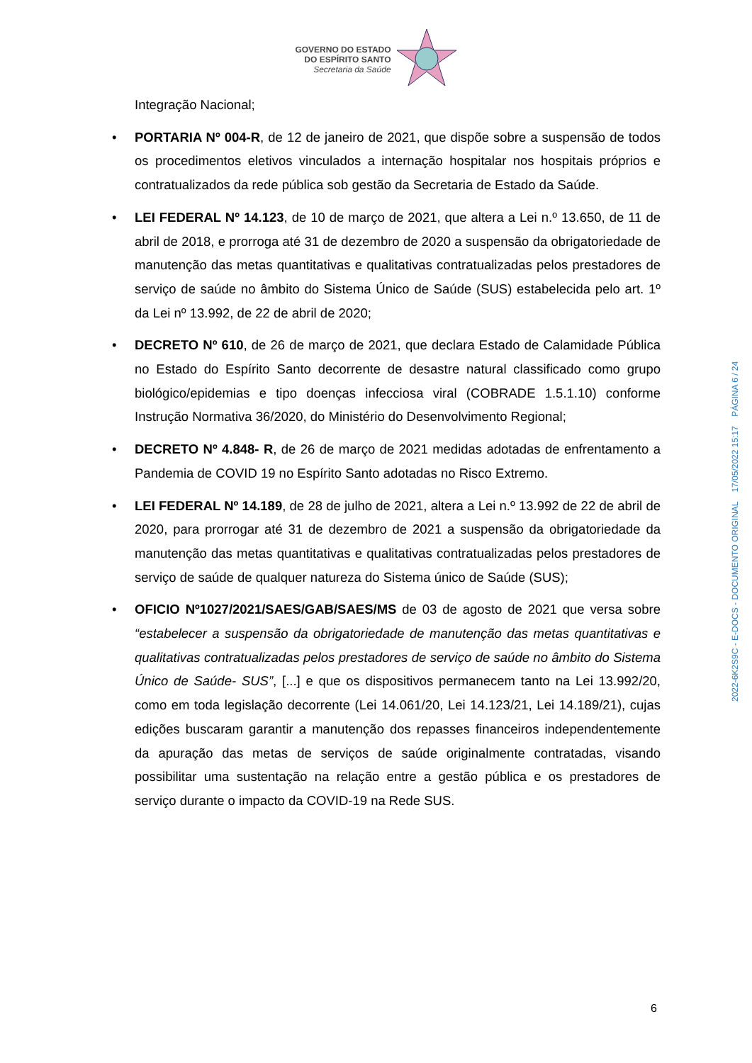GOVERNO DO ESTADO
DO ESPÍRITO SANTO
Secretaria da Saúde
Integração Nacional;
• PORTARIA Nº 004-R, de 12 de janeiro de 2021, que dispõe sobre a suspensão de todos os procedimentos eletivos vinculados a internação hospitalar nos hospitais próprios e contratualizados da rede pública sob gestão da Secretaria de Estado da Saúde.
• LEI FEDERAL Nº 14.123, de 10 de março de 2021, que altera a Lei n.º 13.650, de 11 de abril de 2018, e prorroga até 31 de dezembro de 2020 a suspensão da obrigatoriedade de manutenção das metas quantitativas e qualitativas contratualizadas pelos prestadores de serviço de saúde no âmbito do Sistema Único de Saúde (SUS) estabelecida pelo art. 1º da Lei nº 13.992, de 22 de abril de 2020;
• DECRETO Nº 610, de 26 de março de 2021, que declara Estado de Calamidade Pública no Estado do Espírito Santo decorrente de desastre natural classificado como grupo biológico/epidemias e tipo doenças infecciosa viral (COBRADE 1.5.1.10) conforme Instrução Normativa 36/2020, do Ministério do Desenvolvimento Regional;
• DECRETO Nº 4.848- R, de 26 de março de 2021 medidas adotadas de enfrentamento a Pandemia de COVID 19 no Espírito Santo adotadas no Risco Extremo.
• LEI FEDERAL Nº 14.189, de 28 de julho de 2021, altera a Lei n.º 13.992 de 22 de abril de 2020, para prorrogar até 31 de dezembro de 2021 a suspensão da obrigatoriedade da manutenção das metas quantitativas e qualitativas contratualizadas pelos prestadores de serviço de saúde de qualquer natureza do Sistema único de Saúde (SUS);
• OFICIO Nº1027/2021/SAES/GAB/SAES/MS de 03 de agosto de 2021 que versa sobre “estabelecer a suspensão da obrigatoriedade de manutenção das metas quantitativas e qualitativas contratualizadas pelos prestadores de serviço de saúde no âmbito do Sistema Único de Saúde- SUS”, [...] e que os dispositivos permanecem tanto na Lei 13.992/20, como em toda legislação decorrente (Lei 14.061/20, Lei 14.123/21, Lei 14.189/21), cujas edições buscaram garantir a manutenção dos repasses financeiros independentemente da apuração das metas de serviços de saúde originalmente contratadas, visando possibilitar uma sustentação na relação entre a gestão pública e os prestadores de serviço durante o impacto da COVID-19 na Rede SUS.
2022-6K2S9C - E-DOCS - DOCUMENTO ORIGINAL 17/05/2022 15:17 PÁGINA 6 / 24
6